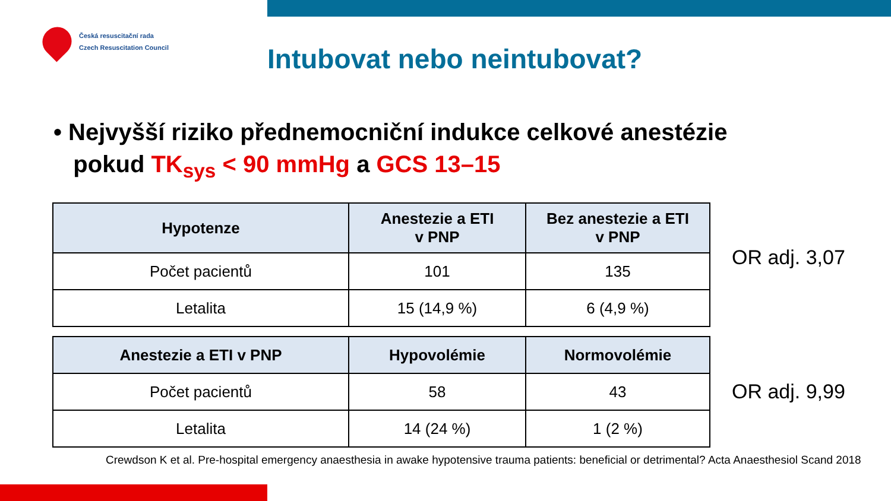Česká resuscitační rada
Czech Resuscitation Council
Intubovat nebo neintubovat?
• Nejvyšší riziko přednemocniční indukce celkové anestézie
pokud TK<sub>sys</sub> < 90 mmHg a GCS 13–15
| Hypotenze | Anestezie a ETI v PNP | Bez anestezie a ETI v PNP |
| --- | --- | --- |
| Počet pacientů | 101 | 135 |
| Letalita | 15 (14,9 %) | 6 (4,9 %) |
OR adj. 3,07
| Anestezie a ETI v PNP | Hypovolémie | Normovolémie |
| --- | --- | --- |
| Počet pacientů | 58 | 43 |
| Letalita | 14 (24 %) | 1 (2 %) |
OR adj. 9,99
Crewdson K et al. Pre-hospital emergency anaesthesia in awake hypotensive trauma patients: beneficial or detrimental? Acta Anaesthesiol Scand 2018